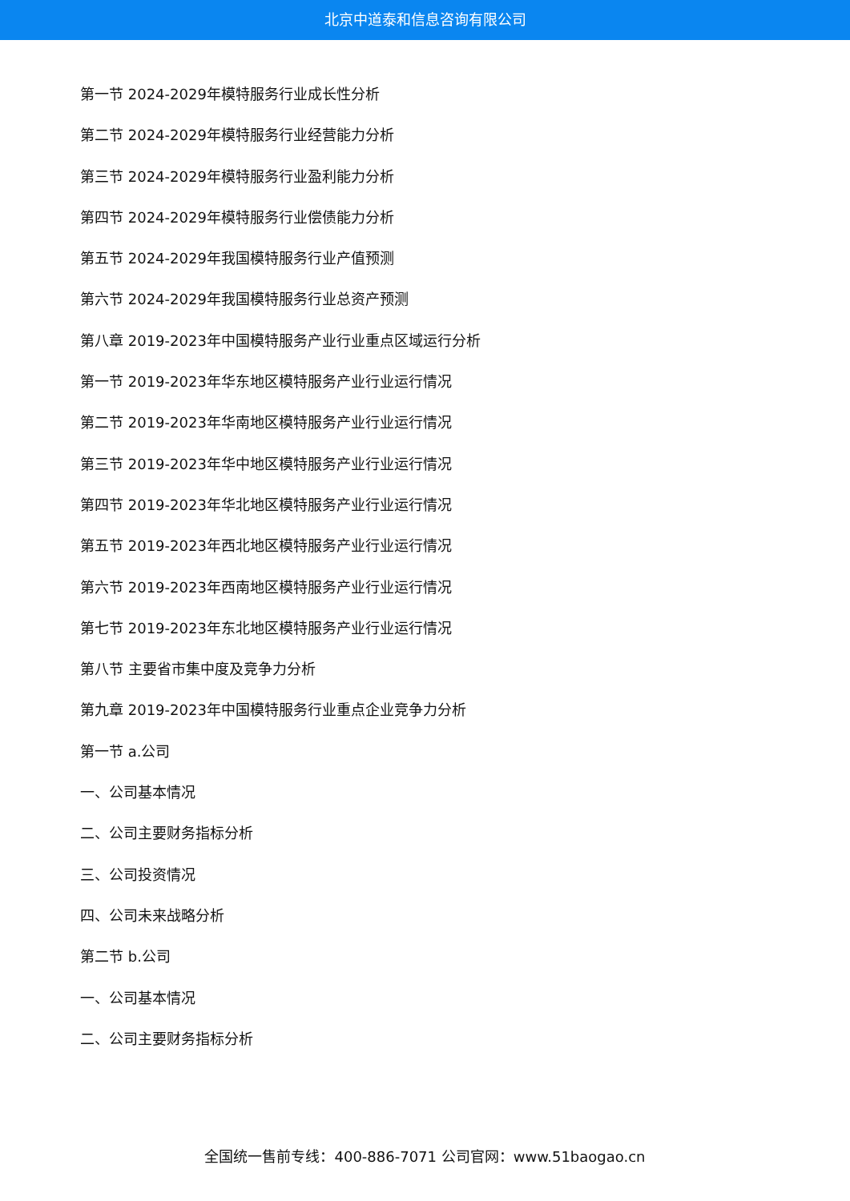北京中道泰和信息咨询有限公司
第一节 2024-2029年模特服务行业成长性分析
第二节 2024-2029年模特服务行业经营能力分析
第三节 2024-2029年模特服务行业盈利能力分析
第四节 2024-2029年模特服务行业偿债能力分析
第五节 2024-2029年我国模特服务行业产值预测
第六节 2024-2029年我国模特服务行业总资产预测
第八章 2019-2023年中国模特服务产业行业重点区域运行分析
第一节 2019-2023年华东地区模特服务产业行业运行情况
第二节 2019-2023年华南地区模特服务产业行业运行情况
第三节 2019-2023年华中地区模特服务产业行业运行情况
第四节 2019-2023年华北地区模特服务产业行业运行情况
第五节 2019-2023年西北地区模特服务产业行业运行情况
第六节 2019-2023年西南地区模特服务产业行业运行情况
第七节 2019-2023年东北地区模特服务产业行业运行情况
第八节 主要省市集中度及竞争力分析
第九章 2019-2023年中国模特服务行业重点企业竞争力分析
第一节 a.公司
一、公司基本情况
二、公司主要财务指标分析
三、公司投资情况
四、公司未来战略分析
第二节 b.公司
一、公司基本情况
二、公司主要财务指标分析
全国统一售前专线：400-886-7071 公司官网：www.51baogao.cn